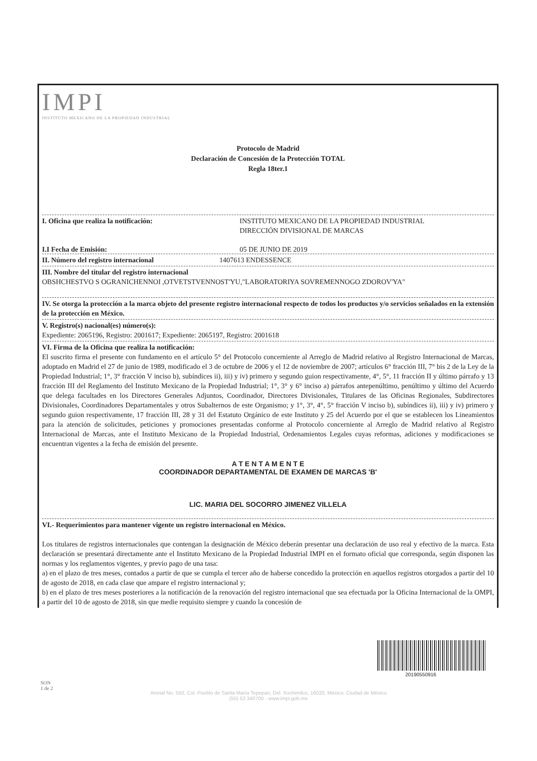IMPI
INSTITUTO MEXICANO DE LA PROPIEDAD INDUSTRIAL
Protocolo de Madrid
Declaración de Concesión de la Protección TOTAL
Regla 18ter.1
I. Oficina que realiza la notificación: INSTITUTO MEXICANO DE LA PROPIEDAD INDUSTRIAL
DIRECCIÓN DIVISIONAL DE MARCAS
I.I Fecha de Emisión: 05 DE JUNIO DE 2019
II. Número del registro internacional 1407613 ENDESSENCE
III. Nombre del titular del registro internacional
OBSHCHESTVO S OGRANICHENNOI ,OTVETSTVENNOST'YU,"LABORATORIYA SOVREMENNOGO ZDOROV'YA"
IV. Se otorga la protección a la marca objeto del presente registro internacional respecto de todos los productos y/o servicios señalados en la extensión de la protección en México.
V. Registro(s) nacional(es) número(s):
Expediente: 2065196, Registro: 2001617; Expediente: 2065197, Registro: 2001618
VI. Firma de la Oficina que realiza la notificación:
El suscrito firma el presente con fundamento en el artículo 5° del Protocolo concerniente al Arreglo de Madrid relativo al Registro Internacional de Marcas, adoptado en Madrid el 27 de junio de 1989, modificado el 3 de octubre de 2006 y el 12 de noviembre de 2007; artículos 6° fracción III, 7° bis 2 de la Ley de la Propiedad Industrial; 1°, 3° fracción V inciso b), subíndices ii), iii) y iv) primero y segundo guion respectivamente, 4°, 5°, 11 fracción II y último párrafo y 13 fracción III del Reglamento del Instituto Mexicano de la Propiedad Industrial; 1°, 3° y 6° inciso a) párrafos antepenúltimo, penúltimo y último del Acuerdo que delega facultades en los Directores Generales Adjuntos, Coordinador, Directores Divisionales, Titulares de las Oficinas Regionales, Subdirectores Divisionales, Coordinadores Departamentales y otros Subalternos de este Organismo; y 1°, 3°, 4°, 5° fracción V inciso b), subíndices ii), iii) y iv) primero y segundo guion respectivamente, 17 fracción III, 28 y 31 del Estatuto Orgánico de este Instituto y 25 del Acuerdo por el que se establecen los Lineamientos para la atención de solicitudes, peticiones y promociones presentadas conforme al Protocolo concerniente al Arreglo de Madrid relativo al Registro Internacional de Marcas, ante el Instituto Mexicano de la Propiedad Industrial, Ordenamientos Legales cuyas reformas, adiciones y modificaciones se encuentran vigentes a la fecha de emisión del presente.
A T E N T A M E N T E
COORDINADOR DEPARTAMENTAL DE EXAMEN DE MARCAS 'B'
LIC. MARIA DEL SOCORRO JIMENEZ VILLELA
VI.- Requerimientos para mantener vigente un registro internacional en México.
Los titulares de registros internacionales que contengan la designación de México deberán presentar una declaración de uso real y efectivo de la marca. Esta declaración se presentará directamente ante el Instituto Mexicano de la Propiedad Industrial IMPI en el formato oficial que corresponda, según disponen las normas y los reglamentos vigentes, y previo pago de una tasa:
a) en el plazo de tres meses, contados a partir de que se cumpla el tercer año de haberse concedido la protección en aquellos registros otorgados a partir del 10 de agosto de 2018, en cada clase que ampare el registro internacional y;
b) en el plazo de tres meses posteriores a la notificación de la renovación del registro internacional que sea efectuada por la Oficina Internacional de la OMPI, a partir del 10 de agosto de 2018, sin que medie requisito siempre y cuando la concesión de
20190550916
SON
1 de 2
Arenal No. 550, Col. Pueblo de Santa María Tepepan, Del. Xochimilco, 16020, México, Ciudad de México
(55) 53 340700 - www.impi.gob.mx